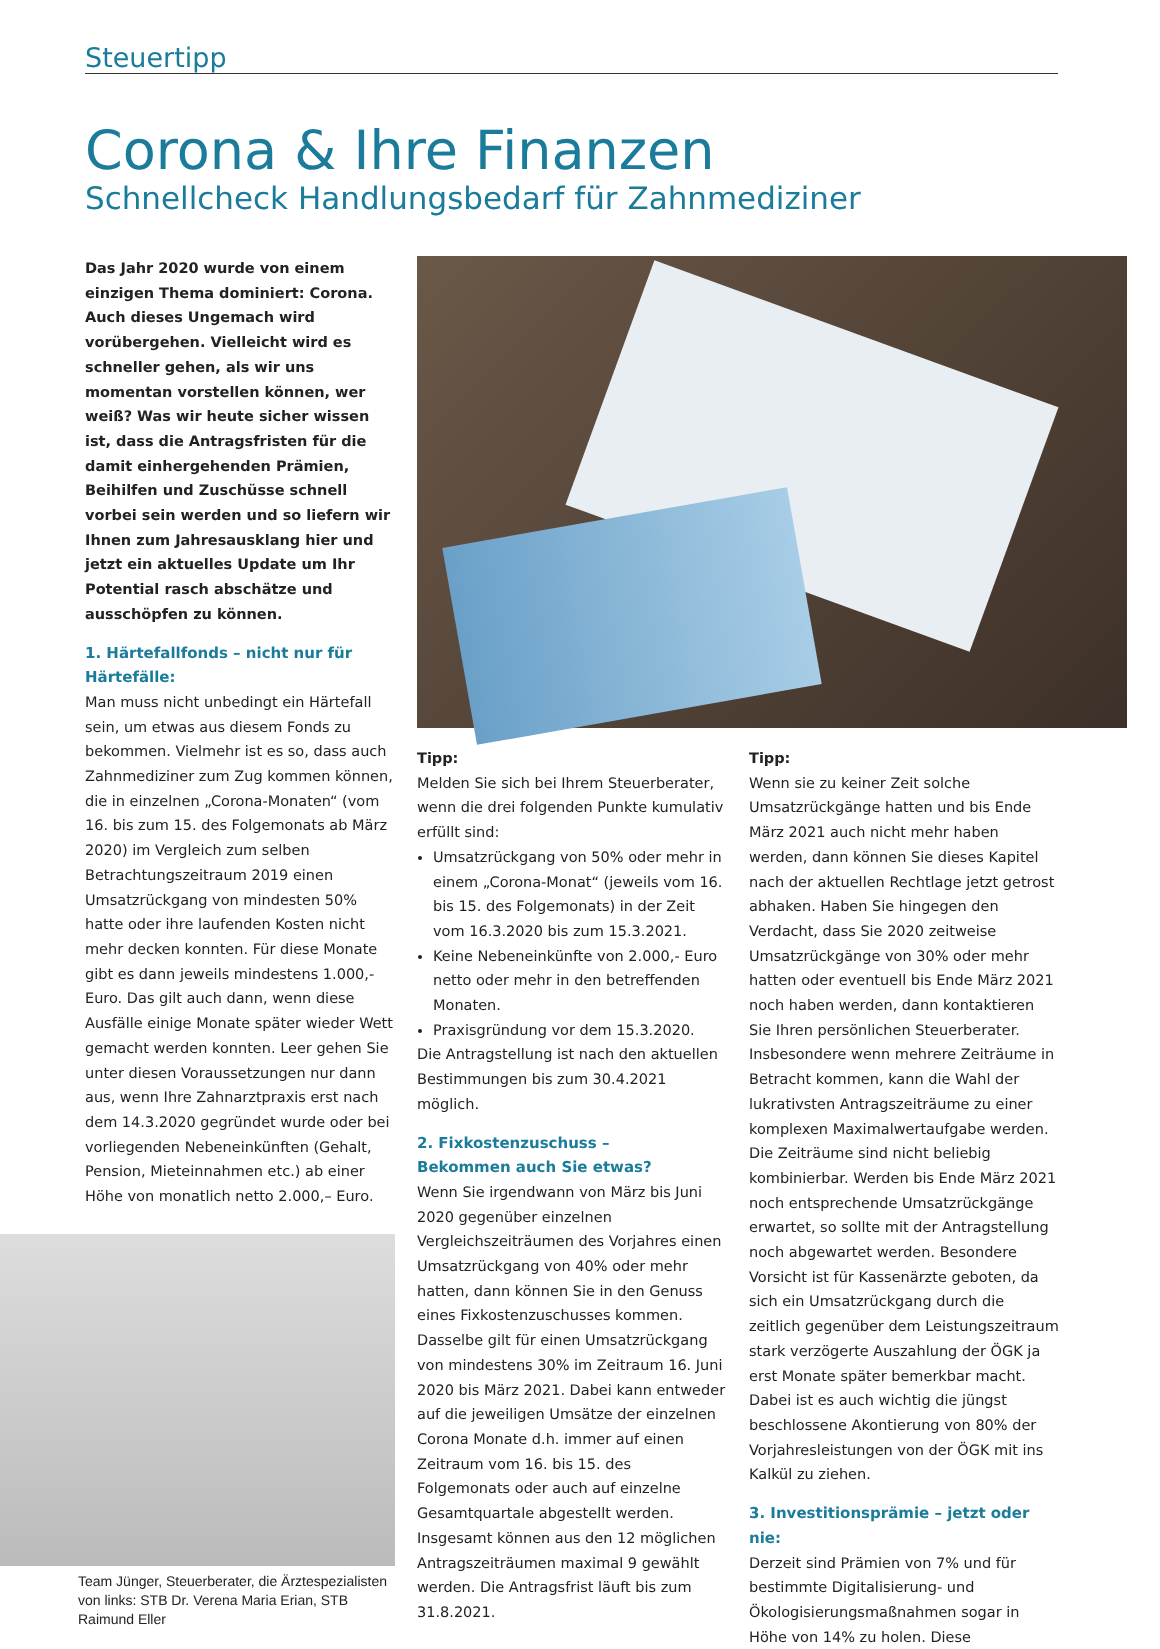Steuertipp
Corona & Ihre Finanzen
Schnellcheck Handlungsbedarf für Zahnmediziner
Das Jahr 2020 wurde von einem einzigen Thema dominiert: Corona. Auch dieses Ungemach wird vorübergehen. Vielleicht wird es schneller gehen, als wir uns momentan vorstellen können, wer weiß? Was wir heute sicher wissen ist, dass die Antragsfristen für die damit einhergehenden Prämien, Beihilfen und Zuschüsse schnell vorbei sein werden und so liefern wir Ihnen zum Jahresausklang hier und jetzt ein aktuelles Update um Ihr Potential rasch abschätze und ausschöpfen zu können.
1. Härtefallfonds – nicht nur für Härtefälle:
Man muss nicht unbedingt ein Härtefall sein, um etwas aus diesem Fonds zu bekommen. Vielmehr ist es so, dass auch Zahnmediziner zum Zug kommen können, die in einzelnen „Corona-Monaten“ (vom 16. bis zum 15. des Folgemonats ab März 2020) im Vergleich zum selben Betrachtungszeitraum 2019 einen Umsatzrückgang von mindesten 50% hatte oder ihre laufenden Kosten nicht mehr decken konnten. Für diese Monate gibt es dann jeweils mindestens 1.000,- Euro. Das gilt auch dann, wenn diese Ausfälle einige Monate später wieder Wett gemacht werden konnten. Leer gehen Sie unter diesen Voraussetzungen nur dann aus, wenn Ihre Zahnarztpraxis erst nach dem 14.3.2020 gegründet wurde oder bei vorliegenden Nebeneinkünften (Gehalt, Pension, Mieteinnahmen etc.) ab einer Höhe von monatlich netto 2.000,– Euro.
Team Jünger, Steuerberater, die Ärztespezialisten von links: STB Dr. Verena Maria Erian, STB Raimund Eller
Tipp:
Melden Sie sich bei Ihrem Steuerberater, wenn die drei folgenden Punkte kumulativ erfüllt sind:
Umsatzrückgang von 50% oder mehr in einem „Corona-Monat“ (jeweils vom 16. bis 15. des Folgemonats) in der Zeit vom 16.3.2020 bis zum 15.3.2021.
Keine Nebeneinkünfte von 2.000,- Euro netto oder mehr in den betreffenden Monaten.
Praxisgründung vor dem 15.3.2020.
Die Antragstellung ist nach den aktuellen Bestimmungen bis zum 30.4.2021 möglich.
2. Fixkostenzuschuss –
Bekommen auch Sie etwas?
Wenn Sie irgendwann von März bis Juni 2020 gegenüber einzelnen Vergleichszeiträumen des Vorjahres einen Umsatzrückgang von 40% oder mehr hatten, dann können Sie in den Genuss eines Fixkostenzuschusses kommen. Dasselbe gilt für einen Umsatzrückgang von mindestens 30% im Zeitraum 16. Juni 2020 bis März 2021. Dabei kann entweder auf die jeweiligen Umsätze der einzelnen Corona Monate d.h. immer auf einen Zeitraum vom 16. bis 15. des Folgemonats oder auch auf einzelne Gesamtquartale abgestellt werden. Insgesamt können aus den 12 möglichen Antragszeiträumen maximal 9 gewählt werden. Die Antragsfrist läuft bis zum 31.8.2021.
Tipp:
Wenn sie zu keiner Zeit solche Umsatzrückgänge hatten und bis Ende März 2021 auch nicht mehr haben werden, dann können Sie dieses Kapitel nach der aktuellen Rechtlage jetzt getrost abhaken. Haben Sie hingegen den Verdacht, dass Sie 2020 zeitweise Umsatzrückgänge von 30% oder mehr hatten oder eventuell bis Ende März 2021 noch haben werden, dann kontaktieren Sie Ihren persönlichen Steuerberater. Insbesondere wenn mehrere Zeiträume in Betracht kommen, kann die Wahl der lukrativsten Antragszeiträume zu einer komplexen Maximalwertaufgabe werden. Die Zeiträume sind nicht beliebig kombinierbar. Werden bis Ende März 2021 noch entsprechende Umsatzrückgänge erwartet, so sollte mit der Antragstellung noch abgewartet werden. Besondere Vorsicht ist für Kassenärzte geboten, da sich ein Umsatzrückgang durch die zeitlich gegenüber dem Leistungszeitraum stark verzögerte Auszahlung der ÖGK ja erst Monate später bemerkbar macht. Dabei ist es auch wichtig die jüngst beschlossene Akontierung von 80% der Vorjahresleistungen von der ÖGK mit ins Kalkül zu ziehen.
3. Investitionsprämie – jetzt oder nie:
Derzeit sind Prämien von 7% und für bestimmte Digitalisierung- und Ökologisierungsmaßnahmen sogar in Höhe von 14% zu holen. Diese